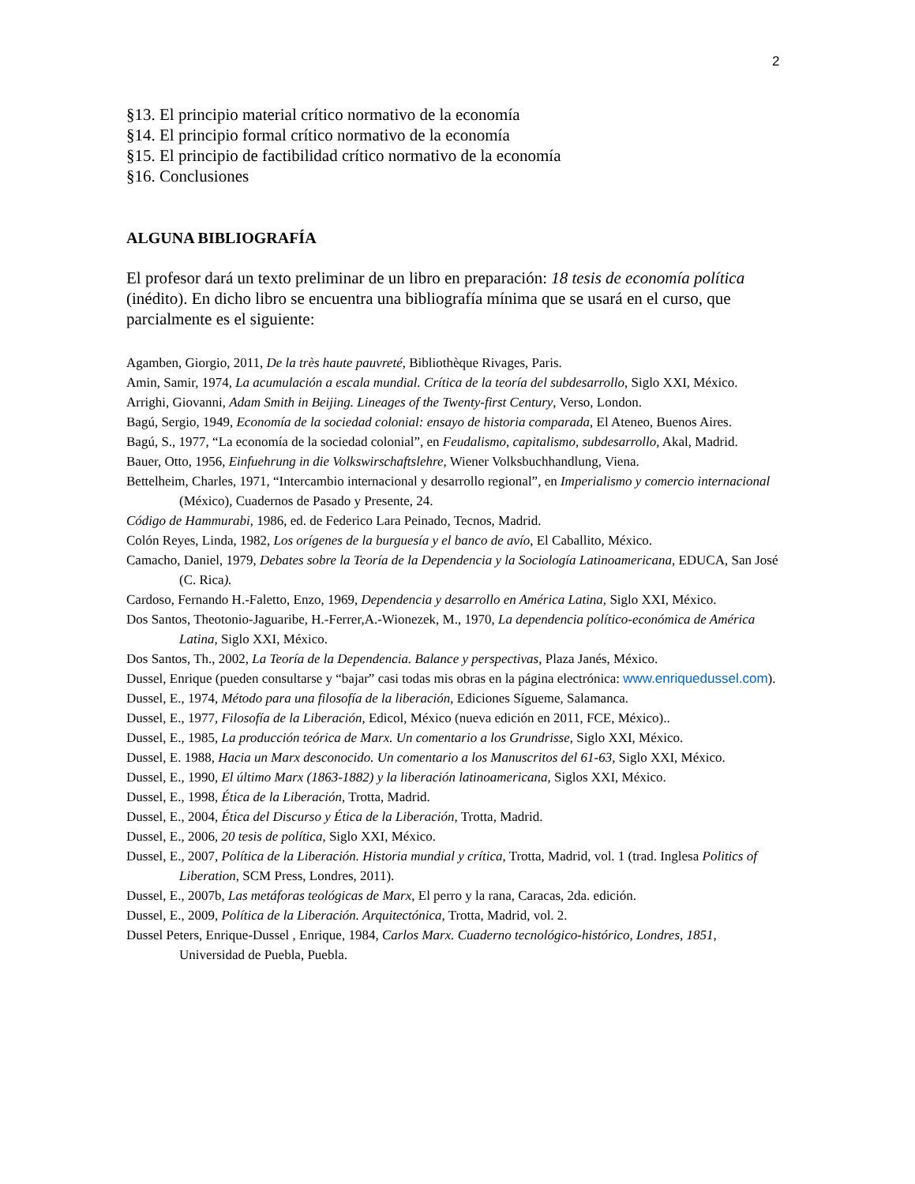2
§13. El principio material crítico normativo de la economía
§14. El principio formal crítico normativo de la economía
§15. El principio de factibilidad crítico normativo de la economía
§16. Conclusiones
ALGUNA BIBLIOGRAFÍA
El profesor dará un texto preliminar de un libro en preparación: 18 tesis de economía política (inédito). En dicho libro se encuentra una bibliografía mínima que se usará en el curso, que parcialmente es el siguiente:
Agamben, Giorgio, 2011, De la très haute pauvreté, Bibliothèque Rivages, Paris.
Amin, Samir, 1974, La acumulación a escala mundial. Crítica de la teoría del subdesarrollo, Siglo XXI, México.
Arrighi, Giovanni, Adam Smith in Beijing. Lineages of the Twenty-first Century, Verso, London.
Bagú, Sergio, 1949, Economía de la sociedad colonial: ensayo de historia comparada, El Ateneo, Buenos Aires.
Bagú, S., 1977, “La economía de la sociedad colonial”, en Feudalismo, capitalismo, subdesarrollo, Akal, Madrid.
Bauer, Otto, 1956, Einfuehrung in die Volkswirschaftslehre, Wiener Volksbuchhandlung, Viena.
Bettelheim, Charles, 1971, “Intercambio internacional y desarrollo regional”, en Imperialismo y comercio internacional (México), Cuadernos de Pasado y Presente, 24.
Código de Hammurabi, 1986, ed. de Federico Lara Peinado, Tecnos, Madrid.
Colón Reyes, Linda, 1982, Los orígenes de la burguesía y el banco de avío, El Caballito, México.
Camacho, Daniel, 1979, Debates sobre la Teoría de la Dependencia y la Sociología Latinoamericana, EDUCA, San José (C. Rica).
Cardoso, Fernando H.-Faletto, Enzo, 1969, Dependencia y desarrollo en América Latina, Siglo XXI, México.
Dos Santos, Theotonio-Jaguaribe, H.-Ferrer,A.-Wionezek, M., 1970, La dependencia político-económica de América Latina, Siglo XXI, México.
Dos Santos, Th., 2002, La Teoría de la Dependencia. Balance y perspectivas, Plaza Janés, México.
Dussel, Enrique (pueden consultarse y “bajar” casi todas mis obras en la página electrónica: www.enriquedussel.com).
Dussel, E., 1974, Método para una filosofía de la liberación, Ediciones Sígueme, Salamanca.
Dussel, E., 1977, Filosofía de la Liberación, Edicol, México (nueva edición en 2011, FCE, México)..
Dussel, E., 1985, La producción teórica de Marx. Un comentario a los Grundrisse, Siglo XXI, México.
Dussel, E. 1988, Hacia un Marx desconocido. Un comentario a los Manuscritos del 61-63, Siglo XXI, México.
Dussel, E., 1990, El último Marx (1863-1882) y la liberación latinoamericana, Siglos XXI, México.
Dussel, E., 1998, Ética de la Liberación, Trotta, Madrid.
Dussel, E., 2004, Ética del Discurso y Ética de la Liberación, Trotta, Madrid.
Dussel, E., 2006, 20 tesis de política, Siglo XXI, México.
Dussel, E., 2007, Política de la Liberación. Historia mundial y crítica, Trotta, Madrid, vol. 1 (trad. Inglesa Politics of Liberation, SCM Press, Londres, 2011).
Dussel, E., 2007b, Las metáforas teológicas de Marx, El perro y la rana, Caracas, 2da. edición.
Dussel, E., 2009, Política de la Liberación. Arquitectónica, Trotta, Madrid, vol. 2.
Dussel Peters, Enrique-Dussel , Enrique, 1984, Carlos Marx. Cuaderno tecnológico-histórico, Londres, 1851, Universidad de Puebla, Puebla.